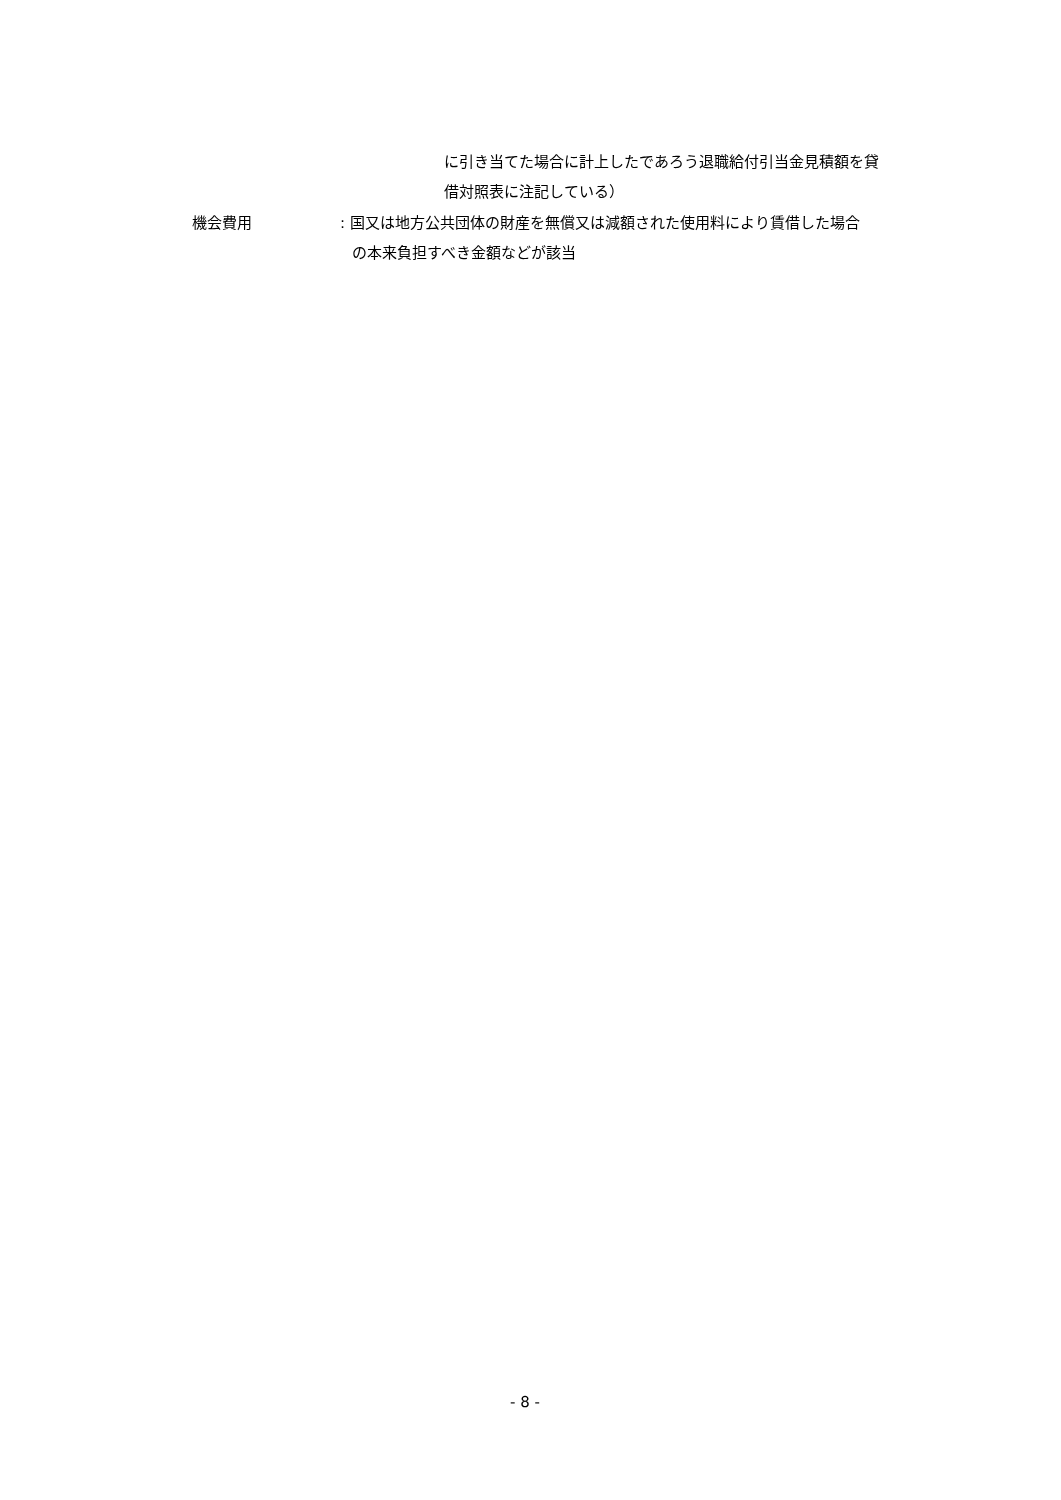に引き当てた場合に計上したであろう退職給付引当金見積額を貸
借対照表に注記している）
機会費用 : 国又は地方公共団体の財産を無償又は減額された使用料により賃借した場合
の本来負担すべき金額などが該当
- 8 -